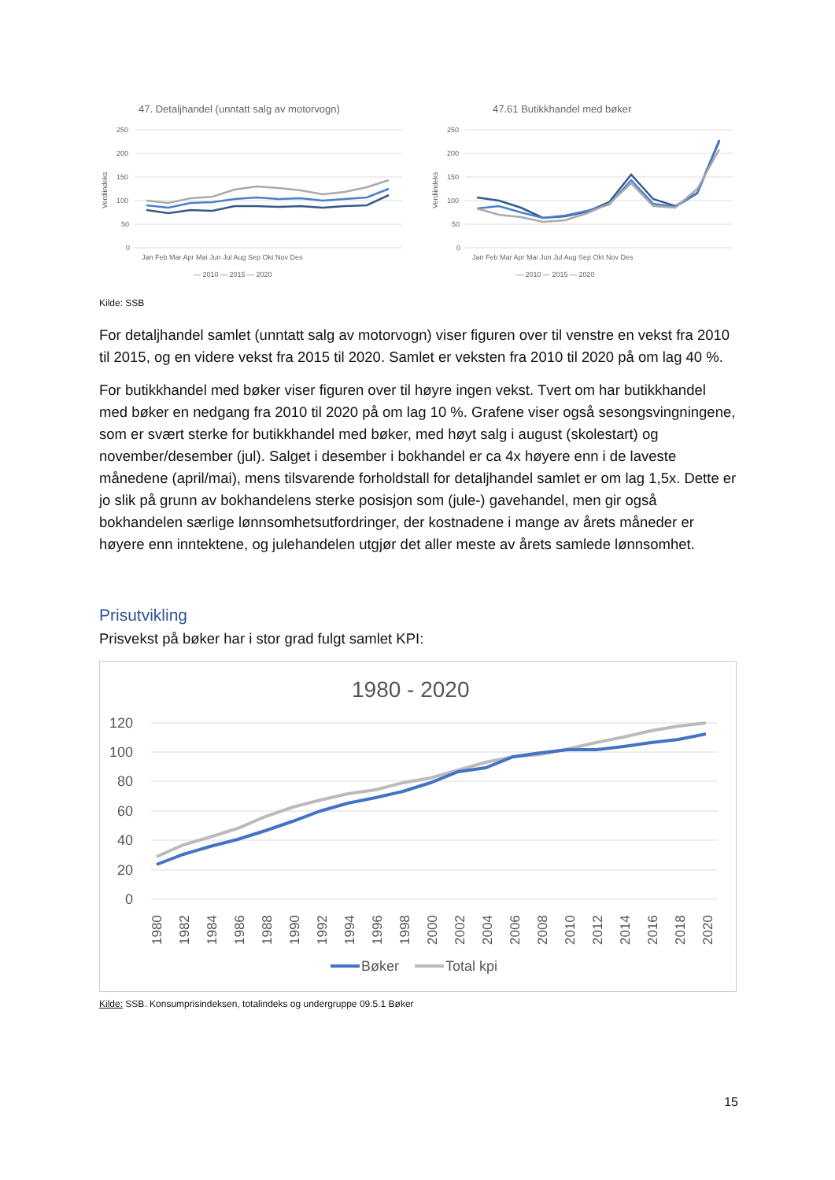47. Detaljhandel (unntatt salg av motorvogn)
250
200
150
100
50
0
Verdiindeks
Jan Feb Mar Apr Mai Jun Jul Aug Sep Okt Nov Des
— 2010 — 2015 — 2020
47.61 Butikkhandel med bøker
250
200
150
100
50
0
Verdiindeks
Jan Feb Mar Apr Mai Jun Jul Aug Sep Okt Nov Des
— 2010 — 2015 — 2020
Kilde: SSB
For detaljhandel samlet (unntatt salg av motorvogn) viser figuren over til venstre en vekst fra 2010 til 2015, og en videre vekst fra 2015 til 2020. Samlet er veksten fra 2010 til 2020 på om lag 40 %.
For butikkhandel med bøker viser figuren over til høyre ingen vekst. Tvert om har butikkhandel med bøker en nedgang fra 2010 til 2020 på om lag 10 %. Grafene viser også sesongsvingningene, som er svært sterke for butikkhandel med bøker, med høyt salg i august (skolestart) og november/desember (jul). Salget i desember i bokhandel er ca 4x høyere enn i de laveste månedene (april/mai), mens tilsvarende forholdstall for detaljhandel samlet er om lag 1,5x. Dette er jo slik på grunn av bokhandelens sterke posisjon som (jule-) gavehandel, men gir også bokhandelen særlige lønnsomhetsutfordringer, der kostnadene i mange av årets måneder er høyere enn inntektene, og julehandelen utgjør det aller meste av årets samlede lønnsomhet.
Prisutvikling
Prisvekst på bøker har i stor grad fulgt samlet KPI:
1980 - 2020
120
100
80
60
40
20
0
1980
1982
1984
1986
1988
1990
1992
1994
1996
1998
2000
2002
2004
2006
2008
2010
2012
2014
2016
2018
2020
Bøker
Total kpi
Kilde: SSB. Konsumprisindeksen, totalindeks og undergruppe 09.5.1 Bøker
15